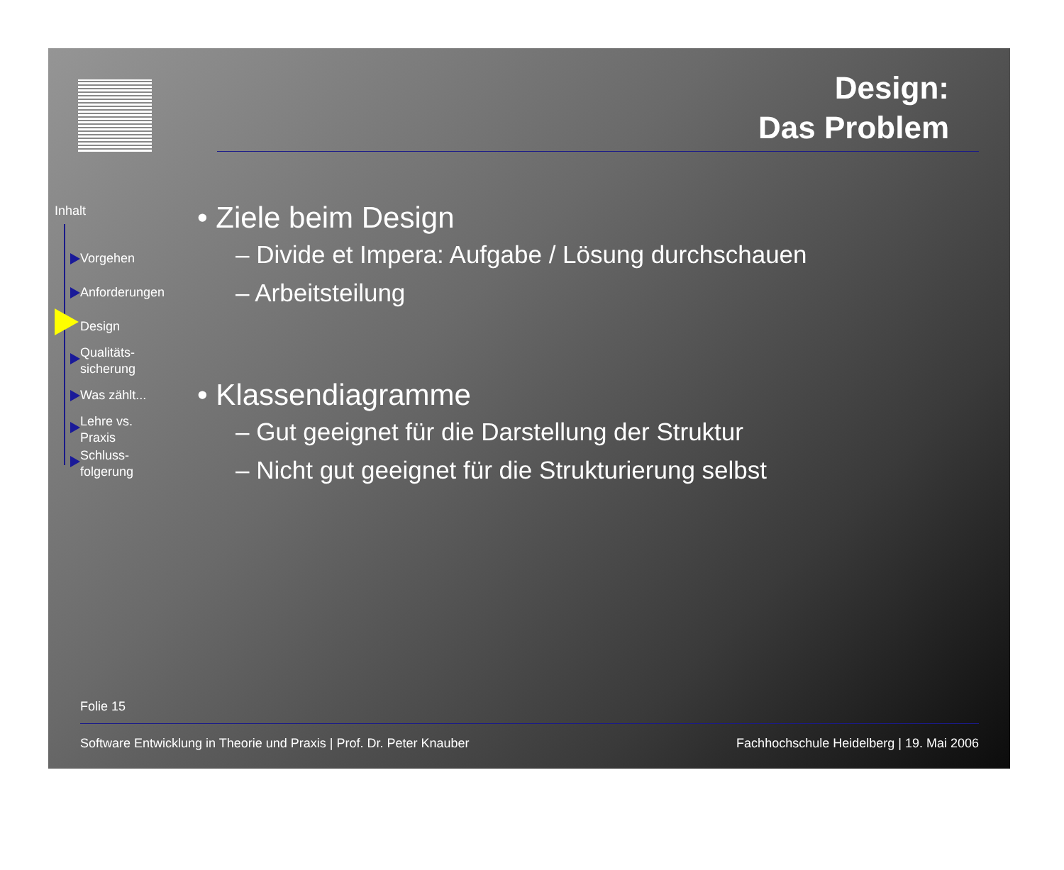Design:
Das Problem
Inhalt
Vorgehen
Anforderungen
Design
Qualitäts-
sicherung
Was zählt...
Lehre vs.
Praxis
Schluss-
folgerung
• Ziele beim Design
– Divide et Impera: Aufgabe / Lösung durchschauen
– Arbeitsteilung
• Klassendiagramme
– Gut geeignet für die Darstellung der Struktur
– Nicht gut geeignet für die Strukturierung selbst
Folie 15
Software Entwicklung in Theorie und Praxis | Prof. Dr. Peter Knauber Fachhochschule Heidelberg | 19. Mai 2006